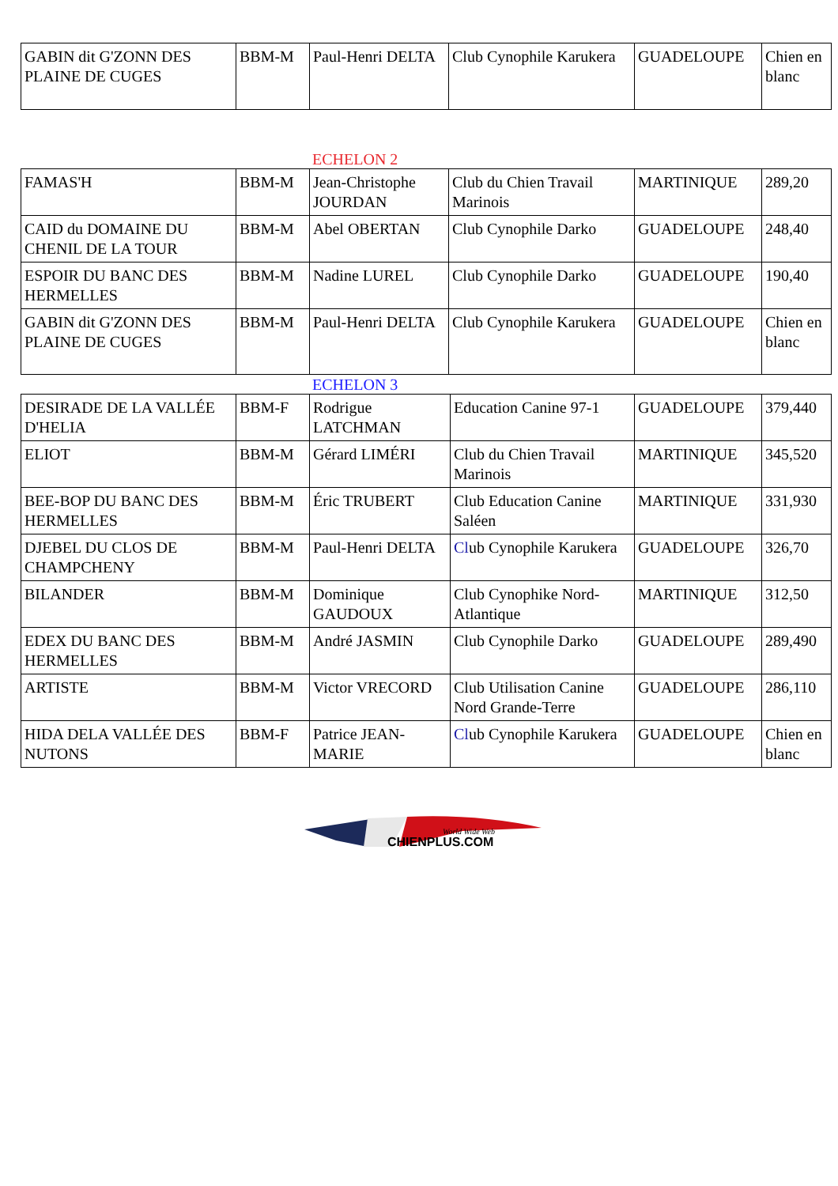| GABIN dit G'ZONN DES PLAINE DE CUGES | BBM-M | Paul-Henri DELTA | Club Cynophile Karukera | GUADELOUPE | Chien en blanc |
ECHELON 2
| FAMAS'H | BBM-M | Jean-Christophe JOURDAN | Club du Chien Travail Marinois | MARTINIQUE | 289,20 |
| CAID du DOMAINE DU CHENIL DE LA TOUR | BBM-M | Abel OBERTAN | Club Cynophile Darko | GUADELOUPE | 248,40 |
| ESPOIR DU BANC DES HERMELLES | BBM-M | Nadine LUREL | Club Cynophile Darko | GUADELOUPE | 190,40 |
| GABIN dit G'ZONN DES PLAINE DE CUGES | BBM-M | Paul-Henri DELTA | Club Cynophile Karukera | GUADELOUPE | Chien en blanc |
ECHELON 3
| DESIRADE DE LA VALLÉE D'HELIA | BBM-F | Rodrigue LATCHMAN | Education Canine 97-1 | GUADELOUPE | 379,440 |
| ELIOT | BBM-M | Gérard LIMÉRI | Club du Chien Travail Marinois | MARTINIQUE | 345,520 |
| BEE-BOP DU BANC DES HERMELLES | BBM-M | Éric TRUBERT | Club Education Canine Saléen | MARTINIQUE | 331,930 |
| DJEBEL DU CLOS DE CHAMPCHENY | BBM-M | Paul-Henri DELTA | Cl ub Cynophile Karukera | GUADELOUPE | 326,70 |
| BILANDER | BBM-M | Dominique GAUDOUX | Club Cynophike Nord-Atlantique | MARTINIQUE | 312,50 |
| EDEX DU BANC DES HERMELLES | BBM-M | André JASMIN | Club Cynophile Darko | GUADELOUPE | 289,490 |
| ARTISTE | BBM-M | Victor VRECORD | Club Utilisation Canine Nord Grande-Terre | GUADELOUPE | 286,110 |
| HIDA DELA VALLÉE DES NUTONS | BBM-F | Patrice JEAN-MARIE | Cl ub Cynophile Karukera | GUADELOUPE | Chien en blanc |
World Wide Web
CHIENPLUS.COM